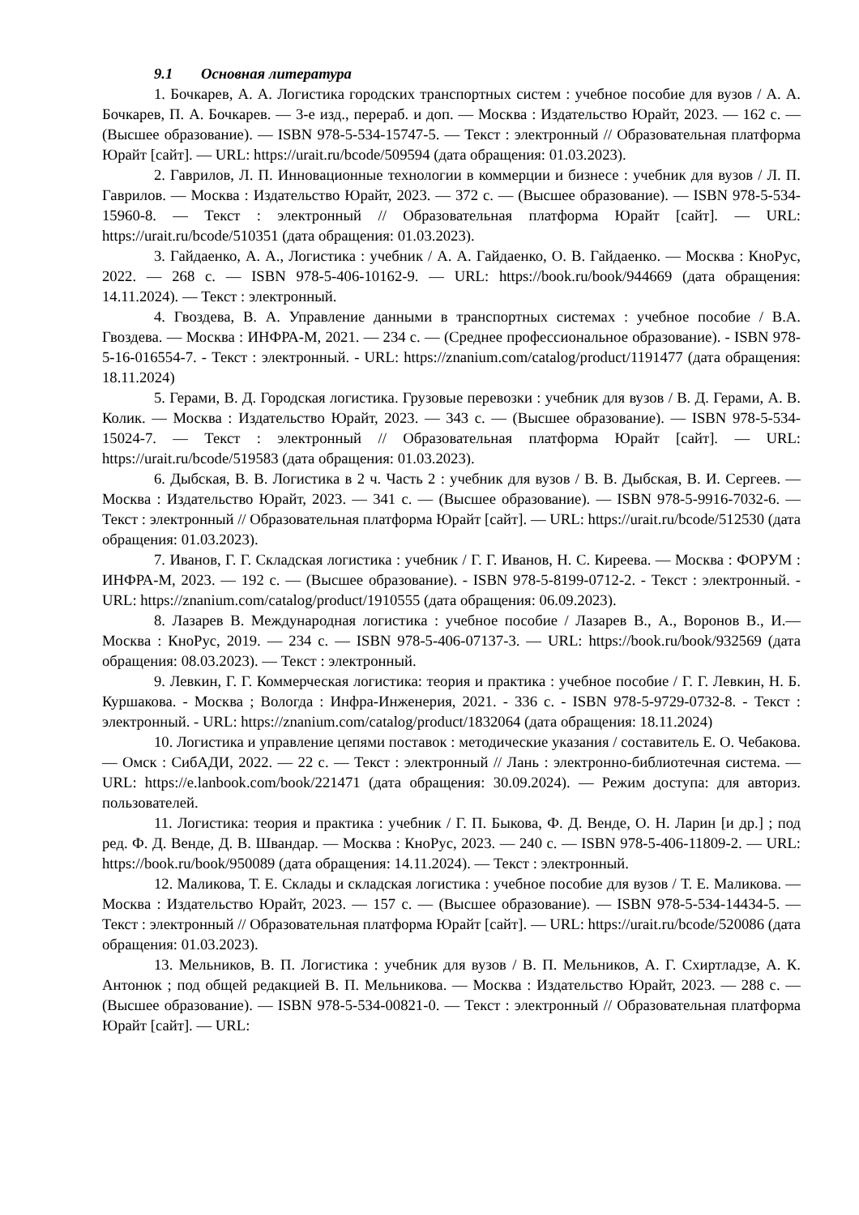9.1 Основная литература
1. Бочкарев, А. А. Логистика городских транспортных систем : учебное пособие для вузов / А. А. Бочкарев, П. А. Бочкарев. — 3-е изд., перераб. и доп. — Москва : Издательство Юрайт, 2023. — 162 с. — (Высшее образование). — ISBN 978-5-534-15747-5. — Текст : электронный // Образовательная платформа Юрайт [сайт]. — URL: https://urait.ru/bcode/509594 (дата обращения: 01.03.2023).
2. Гаврилов, Л. П. Инновационные технологии в коммерции и бизнесе : учебник для вузов / Л. П. Гаврилов. — Москва : Издательство Юрайт, 2023. — 372 с. — (Высшее образование). — ISBN 978-5-534-15960-8. — Текст : электронный // Образовательная платформа Юрайт [сайт]. — URL: https://urait.ru/bcode/510351 (дата обращения: 01.03.2023).
3. Гайдаенко, А. А., Логистика : учебник / А. А. Гайдаенко, О. В. Гайдаенко. — Москва : КноРус, 2022. — 268 с. — ISBN 978-5-406-10162-9. — URL: https://book.ru/book/944669 (дата обращения: 14.11.2024). — Текст : электронный.
4. Гвоздева, В. А. Управление данными в транспортных системах : учебное пособие / В.А. Гвоздева. — Москва : ИНФРА-М, 2021. — 234 с. — (Среднее профессиональное образование). - ISBN 978-5-16-016554-7. - Текст : электронный. - URL: https://znanium.com/catalog/product/1191477 (дата обращения: 18.11.2024)
5. Герами, В. Д. Городская логистика. Грузовые перевозки : учебник для вузов / В. Д. Герами, А. В. Колик. — Москва : Издательство Юрайт, 2023. — 343 с. — (Высшее образование). — ISBN 978-5-534-15024-7. — Текст : электронный // Образовательная платформа Юрайт [сайт]. — URL: https://urait.ru/bcode/519583 (дата обращения: 01.03.2023).
6. Дыбская, В. В. Логистика в 2 ч. Часть 2 : учебник для вузов / В. В. Дыбская, В. И. Сергеев. — Москва : Издательство Юрайт, 2023. — 341 с. — (Высшее образование). — ISBN 978-5-9916-7032-6. — Текст : электронный // Образовательная платформа Юрайт [сайт]. — URL: https://urait.ru/bcode/512530 (дата обращения: 01.03.2023).
7. Иванов, Г. Г. Складская логистика : учебник / Г. Г. Иванов, Н. С. Киреева. — Москва : ФОРУМ : ИНФРА-М, 2023. — 192 с. — (Высшее образование). - ISBN 978-5-8199-0712-2. - Текст : электронный. - URL: https://znanium.com/catalog/product/1910555 (дата обращения: 06.09.2023).
8. Лазарев В. Международная логистика : учебное пособие / Лазарев В., А., Воронов В., И.— Москва : КноРус, 2019. — 234 с. — ISBN 978-5-406-07137-3. — URL: https://book.ru/book/932569 (дата обращения: 08.03.2023). — Текст : электронный.
9. Левкин, Г. Г. Коммерческая логистика: теория и практика : учебное пособие / Г. Г. Левкин, Н. Б. Куршакова. - Москва ; Вологда : Инфра-Инженерия, 2021. - 336 с. - ISBN 978-5-9729-0732-8. - Текст : электронный. - URL: https://znanium.com/catalog/product/1832064 (дата обращения: 18.11.2024)
10. Логистика и управление цепями поставок : методические указания / составитель Е. О. Чебакова. — Омск : СибАДИ, 2022. — 22 с. — Текст : электронный // Лань : электронно-библиотечная система. — URL: https://e.lanbook.com/book/221471 (дата обращения: 30.09.2024). — Режим доступа: для авториз. пользователей.
11. Логистика: теория и практика : учебник / Г. П. Быкова, Ф. Д. Венде, О. Н. Ларин [и др.] ; под ред. Ф. Д. Венде, Д. В. Швандар. — Москва : КноРус, 2023. — 240 с. — ISBN 978-5-406-11809-2. — URL: https://book.ru/book/950089 (дата обращения: 14.11.2024). — Текст : электронный.
12. Маликова, Т. Е. Склады и складская логистика : учебное пособие для вузов / Т. Е. Маликова. — Москва : Издательство Юрайт, 2023. — 157 с. — (Высшее образование). — ISBN 978-5-534-14434-5. — Текст : электронный // Образовательная платформа Юрайт [сайт]. — URL: https://urait.ru/bcode/520086 (дата обращения: 01.03.2023).
13. Мельников, В. П. Логистика : учебник для вузов / В. П. Мельников, А. Г. Схиртладзе, А. К. Антонюк ; под общей редакцией В. П. Мельникова. — Москва : Издательство Юрайт, 2023. — 288 с. — (Высшее образование). — ISBN 978-5-534-00821-0. — Текст : электронный // Образовательная платформа Юрайт [сайт]. — URL: